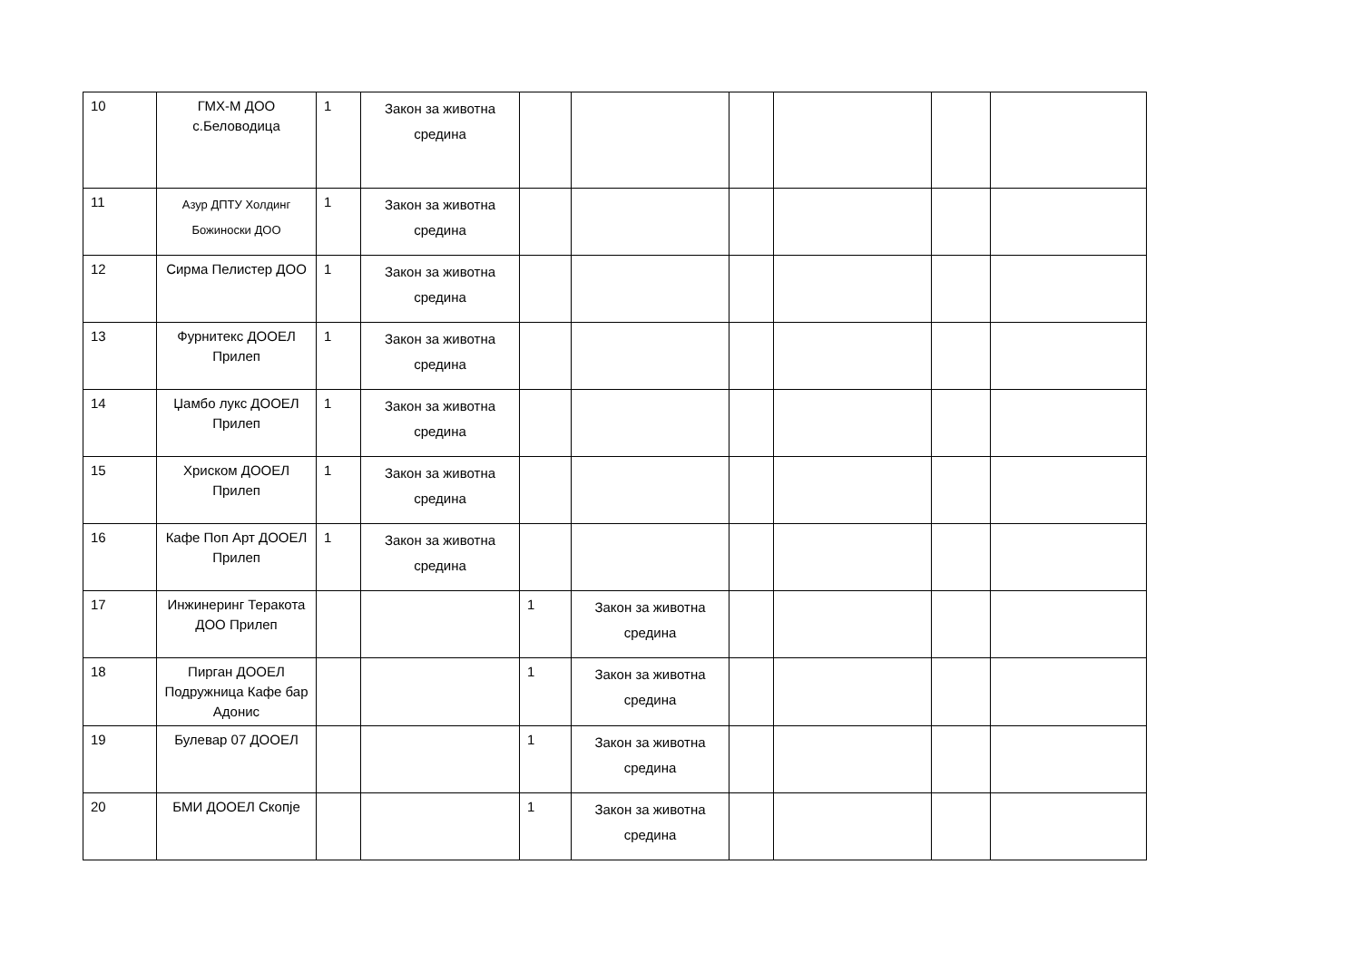| 10 | ГМХ-М ДОО с.Беловодица | 1 | Закон за животна средина | | | | | | |
| 11 | Азур ДПТУ Холдинг Божиноски ДОО | 1 | Закон за животна средина | | | | | | |
| 12 | Сирма Пелистер ДОО | 1 | Закон за животна средина | | | | | | |
| 13 | Фурнитекс ДООЕЛ Прилеп | 1 | Закон за животна средина | | | | | | |
| 14 | Џамбо лукс ДООЕЛ Прилеп | 1 | Закон за животна средина | | | | | | |
| 15 | Хриском ДООЕЛ Прилеп | 1 | Закон за животна средина | | | | | | |
| 16 | Кафе Поп Арт ДООЕЛ Прилеп | 1 | Закон за животна средина | | | | | | |
| 17 | Инжинеринг Теракота ДОО Прилеп | | | 1 | Закон за животна средина | | | | |
| 18 | Пирган ДООЕЛ Подружница Кафе бар Адонис | | | 1 | Закон за животна средина | | | | |
| 19 | Булевар 07 ДООЕЛ | | | 1 | Закон за животна средина | | | | |
| 20 | БМИ ДООЕЛ Скопје | | | 1 | Закон за животна средина | | | | |